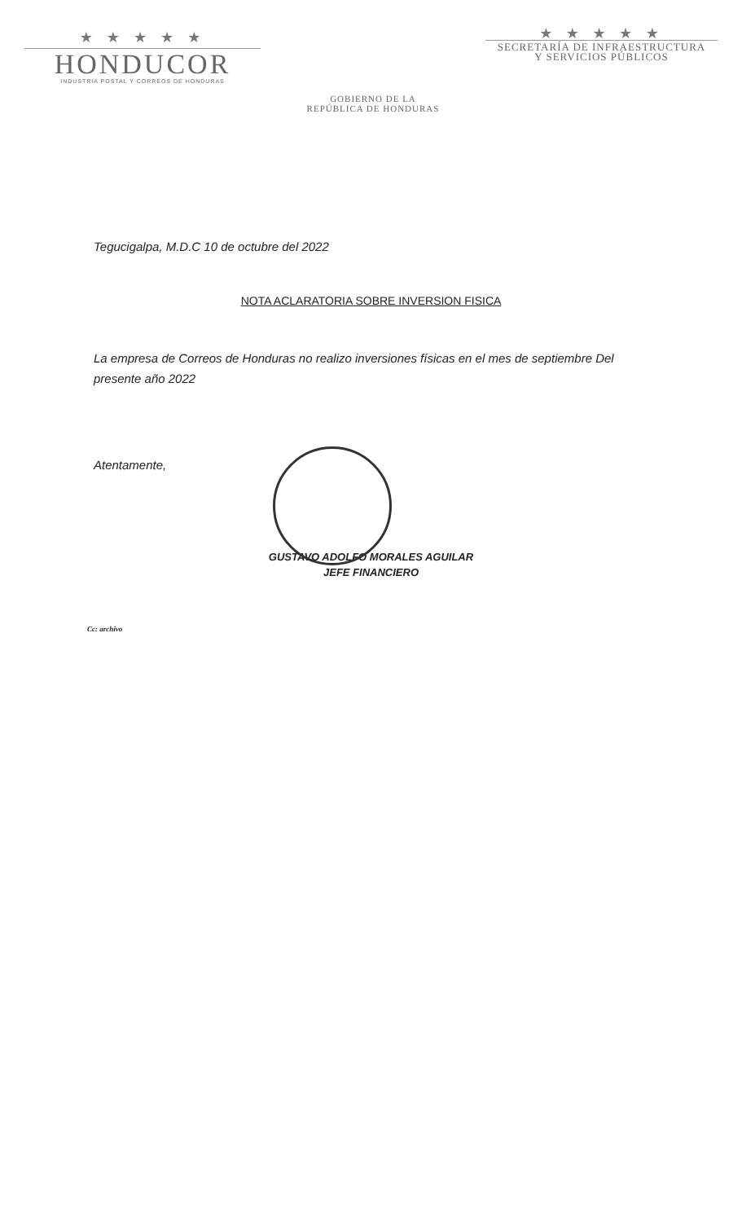★ ★ ★ ★ ★
HONDUCOR
INDUSTRIA POSTAL Y CORREOS DE HONDURAS
GOBIERNO DE LA
REPÚBLICA DE HONDURAS
★ ★ ★ ★ ★
SECRETARÍA DE INFRAESTRUCTURA
Y SERVICIOS PÚBLICOS
Tegucigalpa, M.D.C 10 de octubre del 2022
NOTA ACLARATORIA SOBRE INVERSION FISICA
La empresa de Correos de Honduras no realizo inversiones físicas en el mes de septiembre Del presente año 2022
Atentamente,
GUSTAVO ADOLFO MORALES AGUILAR
JEFE FINANCIERO
Cc: archivo